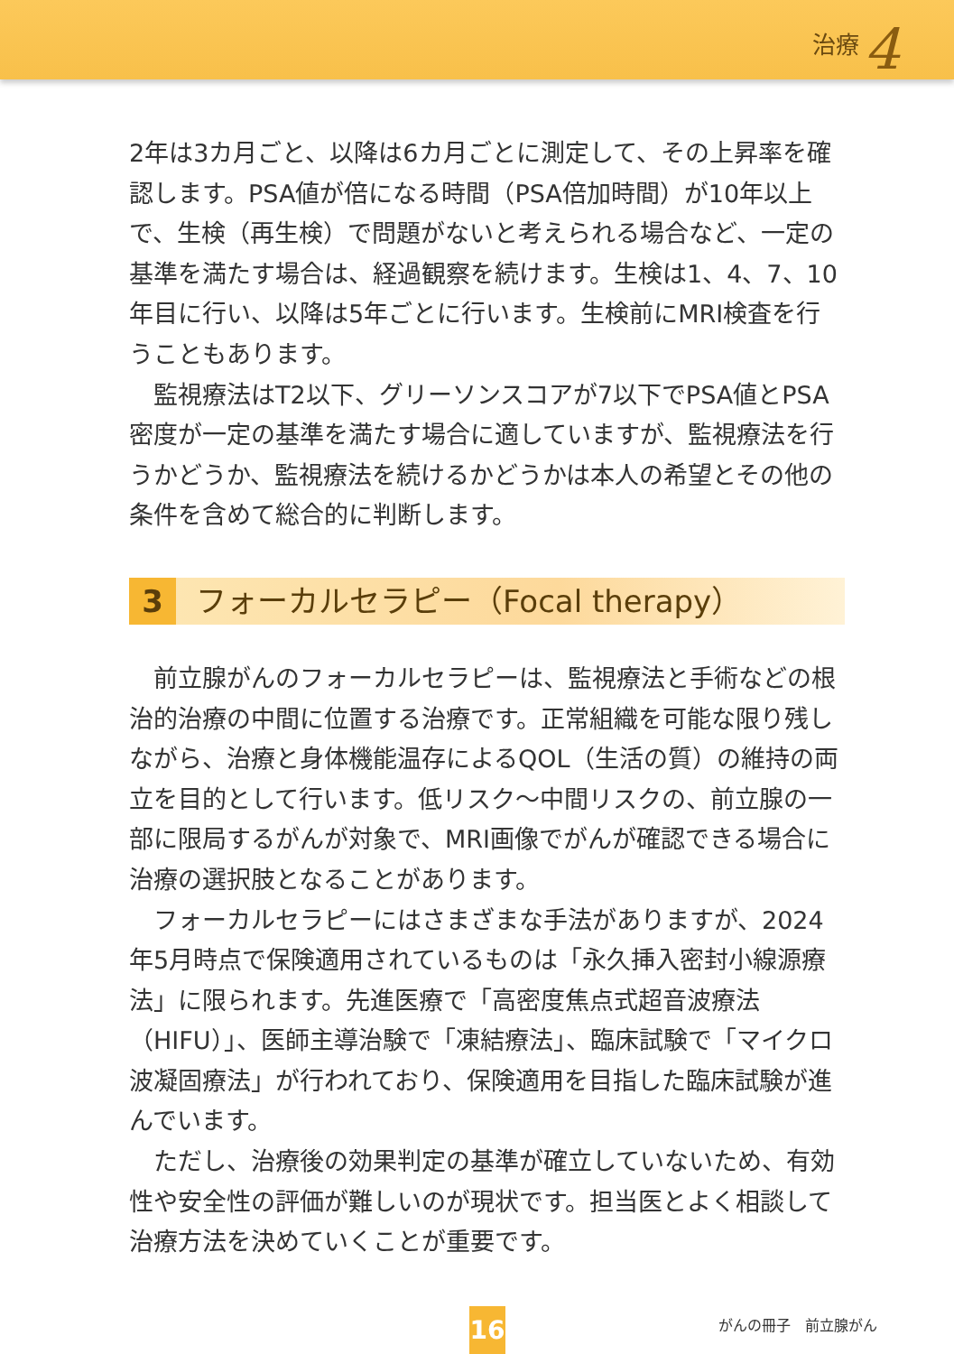治療 4
2年は3カ月ごと、以降は6カ月ごとに測定して、その上昇率を確認します。PSA値が倍になる時間（PSA倍加時間）が10年以上で、生検（再生検）で問題がないと考えられる場合など、一定の基準を満たす場合は、経過観察を続けます。生検は1、4、7、10年目に行い、以降は5年ごとに行います。生検前にMRI検査を行うこともあります。
監視療法はT2以下、グリーソンスコアが7以下でPSA値とPSA密度が一定の基準を満たす場合に適していますが、監視療法を行うかどうか、監視療法を続けるかどうかは本人の希望とその他の条件を含めて総合的に判断します。
3 フォーカルセラピー（Focal therapy）
前立腺がんのフォーカルセラピーは、監視療法と手術などの根治的治療の中間に位置する治療です。正常組織を可能な限り残しながら、治療と身体機能温存によるQOL（生活の質）の維持の両立を目的として行います。低リスク～中間リスクの、前立腺の一部に限局するがんが対象で、MRI画像でがんが確認できる場合に治療の選択肢となることがあります。
フォーカルセラピーにはさまざまな手法がありますが、2024年5月時点で保険適用されているものは「永久挿入密封小線源療法」に限られます。先進医療で「高密度焦点式超音波療法（HIFU）」、医師主導治験で「凍結療法」、臨床試験で「マイクロ波凝固療法」が行われており、保険適用を目指した臨床試験が進んでいます。
ただし、治療後の効果判定の基準が確立していないため、有効性や安全性の評価が難しいのが現状です。担当医とよく相談して治療方法を決めていくことが重要です。
16 がんの冊子　前立腺がん